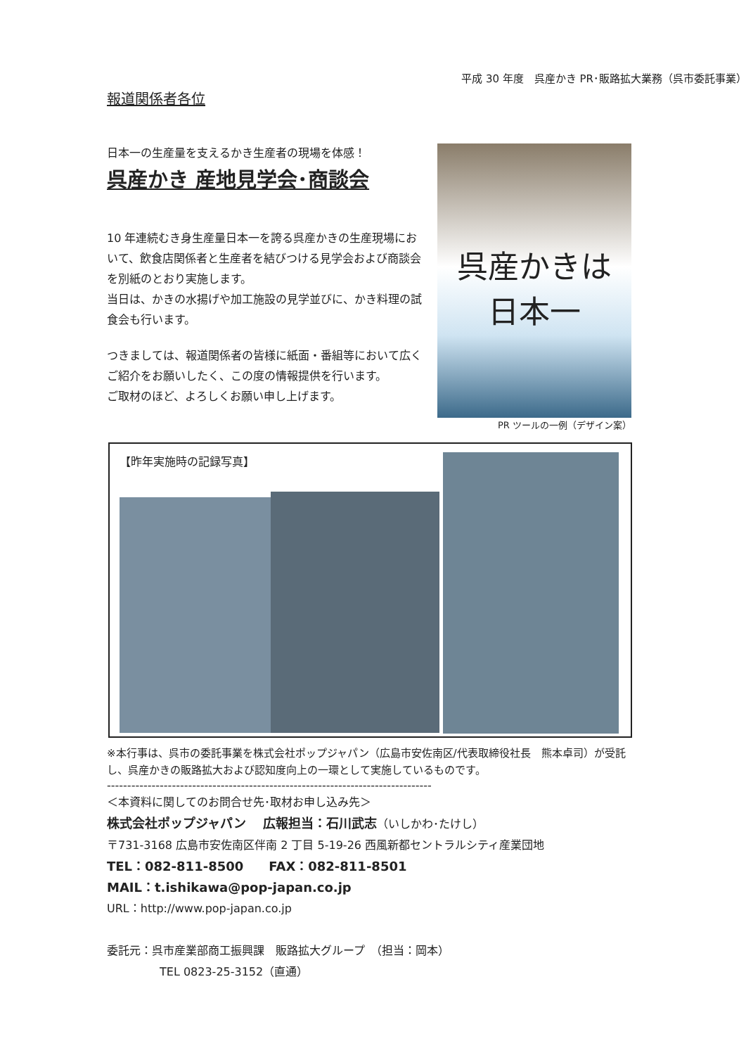平成 30 年度　呉産かき PR･販路拡大業務（呉市委託事業）
報道関係者各位
日本一の生産量を支えるかき生産者の現場を体感！
呉産かき 産地見学会･商談会
10 年連続むき身生産量日本一を誇る呉産かきの生産現場において、飲食店関係者と生産者を結びつける見学会および商談会を別紙のとおり実施します。
当日は、かきの水揚げや加工施設の見学並びに、かき料理の試食会も行います。
つきましては、報道関係者の皆様に紙面・番組等において広くご紹介をお願いしたく、この度の情報提供を行います。
ご取材のほど、よろしくお願い申し上げます。
呉産かきは
日本一
PR ツールの一例（デザイン案）
【昨年実施時の記録写真】
※本行事は、呉市の委託事業を株式会社ポップジャパン（広島市安佐南区/代表取締役社長　熊本卓司）が受託し、呉産かきの販路拡大および認知度向上の一環として実施しているものです。
--------------------------------------------------------------------------------
＜本資料に関してのお問合せ先･取材お申し込み先＞
株式会社ポップジャパン　 広報担当：石川武志（いしかわ･たけし）
〒731-3168 広島市安佐南区伴南 2 丁目 5-19-26 西風新都セントラルシティ産業団地
TEL：082-811-8500　　FAX：082-811-8501
MAIL：t.ishikawa@pop-japan.co.jp
URL：http://www.pop-japan.co.jp
委託元：呉市産業部商工振興課　販路拡大グループ　（担当：岡本）
TEL 0823-25-3152（直通）